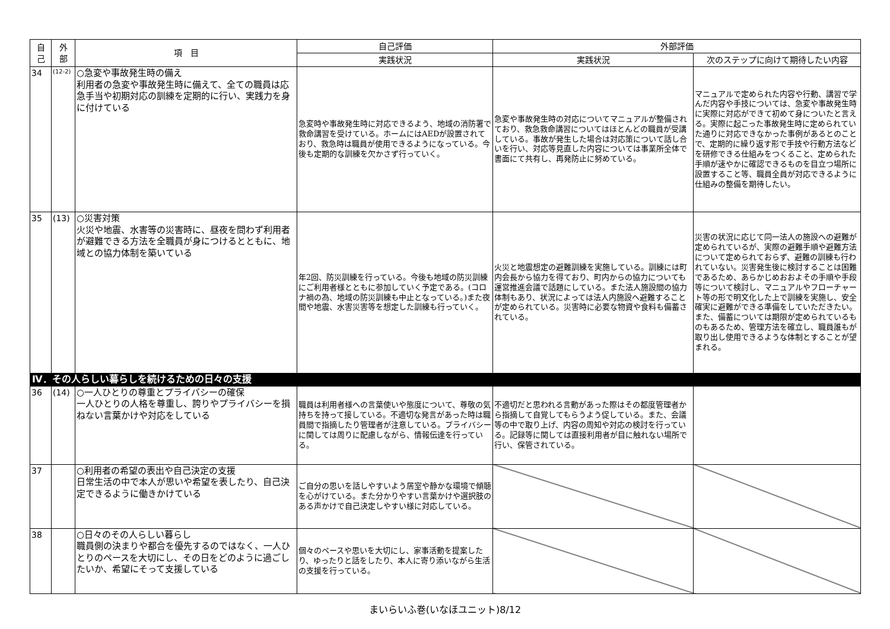| 自 己 | 外 部 | 項 目 | 自己評価 | 外部評価 | |
| --- | --- | --- | --- | --- | --- |
| | | | 実践状況 | 実践状況 | 次のステップに向けて期待したい内容 |
| 34 | (12-2) | ○急変や事故発生時の備え 利用者の急変や事故発生時に備えて、全ての職員は応急手当や初期対応の訓練を定期的に行い、実践力を身に付けている | 急変時や事故発生時に対応できるよう、地域の消防署で救命講習を受けている。ホームにはAEDが設置されており、救急時は職員が使用できるようになっている。今後も定期的な訓練を欠かさず行っていく。 | 急変や事故発生時の対応についてマニュアルが整備されており、救急救命講習についてはほとんどの職員が受講している。事故が発生した場合は対応策について話し合いを行い、対応等見直した内容については事業所全体で書面にて共有し、再発防止に努めている。 | マニュアルで定められた内容や行動、講習で学んだ内容や手技については、急変や事故発生時に実際に対応ができて初めて身についたと言える。実際に起こった事故発生時に定められていた通りに対応できなかった事例があるとのことで、定期的に繰り返す形で手技や行動方法などを研修できる仕組みをつくること、定められた手順が速やかに確認できるものを目立つ場所に設置すること等、職員全員が対応できるように仕組みの整備を期待したい。 |
| 35 | (13) | ○災害対策 火災や地震、水害等の災害時に、昼夜を問わず利用者が避難できる方法を全職員が身につけるとともに、地域との協力体制を築いている | 年2回、防災訓練を行っている。今後も地域の防災訓練にご利用者様とともに参加していく予定である。(コロナ禍の為、地域の防災訓練も中止となっている。)また夜間や地震、水害災害等を想定した訓練も行っていく。 | 火災と地震想定の避難訓練を実施している。訓練には町内会長から協力を得ており、町内からの協力についても運営推進会議で話題にしている。また法人施設間の協力体制もあり、状況によっては法人内施設へ避難することが定められている。災害時に必要な物資や食料も備蓄されている。 | 災害の状況に応じて同一法人の施設への避難が定められているが、実際の避難手順や避難方法について定められておらず、避難の訓練も行われていない。災害発生後に検討することは困難であるため、あらかじめおおよその手順や手段等について検討し、マニュアルやフローチャート等の形で明文化した上で訓練を実施し、安全確実に避難ができる準備をしていただきたい。また、備蓄については期限が定められているものもあるため、管理方法を確立し、職員誰もが取り出し使用できるような体制とすることが望まれる。 |
| Ⅳ．その人らしい暮らしを続けるための日々の支援 | | | | | |
| 36 | (14) | ○一人ひとりの尊重とプライバシーの確保 一人ひとりの人格を尊重し、誇りやプライバシーを損ねない言葉かけや対応をしている | 職員は利用者様への言葉使いや態度について、尊敬の気持ちを持って接している。不適切な発言があった時は職員間で指摘したり管理者が注意している。プライバシーに関しては周りに配慮しながら、情報伝達を行っている。 | 不適切だと思われる言動があった際はその都度管理者から指摘して自覚してもらうよう促している。また、会議等の中で取り上げ、内容の周知や対応の検討を行っている。記録等に関しては直接利用者が目に触れない場所で行い、保管されている。 | |
| 37 | | ○利用者の希望の表出や自己決定の支援 日常生活の中で本人が思いや希望を表したり、自己決定できるように働きかけている | ご自分の思いを話しやすいよう居室や静かな環境で傾聴を心がけている。また分かりやすい言葉かけや選択肢のある声かけで自己決定しやすい様に対応している。 | | |
| 38 | | ○日々のその人らしい暮らし 職員側の決まりや都合を優先するのではなく、一人ひとりのペースを大切にし、その日をどのように過ごしたいか、希望にそって支援している | 個々のペースや思いを大切にし、家事活動を提案したり、ゆったりと話をしたり、本人に寄り添いながら生活の支援を行っている。 | | |
まいらいふ巻(いなほユニット)8/12